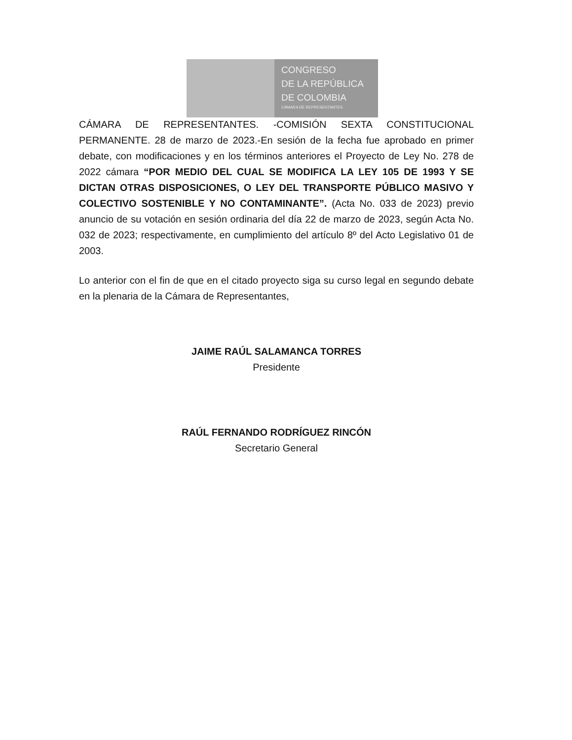CONGRESO
DE LA REPÚBLICA
DE COLOMBIA
CÁMARA DE REPRESENTANTES
CÁMARA DE REPRESENTANTES. -COMISIÓN SEXTA CONSTITUCIONAL PERMANENTE. 28 de marzo de 2023.-En sesión de la fecha fue aprobado en primer debate, con modificaciones y en los términos anteriores el Proyecto de Ley No. 278 de 2022 cámara “POR MEDIO DEL CUAL SE MODIFICA LA LEY 105 DE 1993 Y SE DICTAN OTRAS DISPOSICIONES, O LEY DEL TRANSPORTE PÚBLICO MASIVO Y COLECTIVO SOSTENIBLE Y NO CONTAMINANTE”. (Acta No. 033 de 2023) previo anuncio de su votación en sesión ordinaria del día 22 de marzo de 2023, según Acta No. 032 de 2023; respectivamente, en cumplimiento del artículo 8º del Acto Legislativo 01 de 2003.
Lo anterior con el fin de que en el citado proyecto siga su curso legal en segundo debate en la plenaria de la Cámara de Representantes,
JAIME RAÚL SALAMANCA TORRES
Presidente
RAÚL FERNANDO RODRÍGUEZ RINCÓN
Secretario General